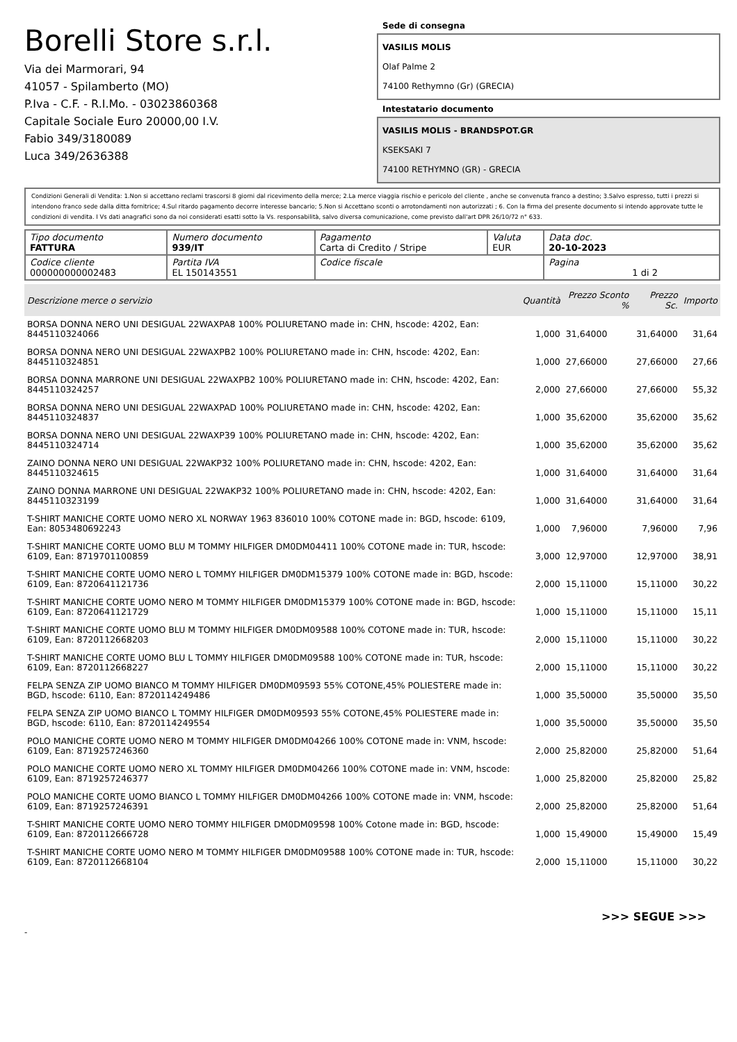Borelli Store s.r.l.
Via dei Marmorari, 94
41057 - Spilamberto (MO)
P.Iva - C.F. - R.I.Mo. - 03023860368
Capitale Sociale Euro 20000,00 I.V.
Fabio 349/3180089
Luca 349/2636388
Sede di consegna
VASILIS MOLIS
Olaf Palme 2
74100 Rethymno (Gr) (GRECIA)
Intestatario documento
VASILIS MOLIS - BRANDSPOT.GR
KSEKSAKI 7
74100 RETHYMNO (GR) - GRECIA
Condizioni Generali di Vendita: 1.Non si accettano reclami trascorsi 8 giorni dal ricevimento della merce; 2.La merce viaggia rischio e pericolo del cliente , anche se convenuta franco a destino; 3.Salvo espresso, tutti i prezzi si intendono franco sede dalla ditta fornitrice; 4.Sul ritardo pagamento decorre interesse bancario; 5.Non si Accettano sconti o arrotondamenti non autorizzati ; 6. Con la firma del presente documento si intendo approvate tutte le condizioni di vendita. I Vs dati anagrafici sono da noi considerati esatti sotto la Vs. responsabilità, salvo diversa comunicazione, come previsto dall'art DPR 26/10/72 n° 633.
| Tipo documento FATTURA | Numero documento 939/IT | Pagamento Carta di Credito / Stripe | Valuta EUR | Data doc. 20-10-2023 |
| Codice cliente 000000000002483 | Partita IVA EL 150143551 | Codice fiscale | | Pagina 1 di 2 |
| Descrizione merce o servizio | Quantità | Prezzo Sconto % | Prezzo Sc. | Importo |
| --- | --- | --- | --- | --- |
| BORSA DONNA NERO UNI DESIGUAL 22WAXPA8 100% POLIURETANO made in: CHN, hscode: 4202, Ean: 8445110324066 | 1,000 | 31,64000 | 31,64000 | 31,64 |
| BORSA DONNA NERO UNI DESIGUAL 22WAXPB2 100% POLIURETANO made in: CHN, hscode: 4202, Ean: 8445110324851 | 1,000 | 27,66000 | 27,66000 | 27,66 |
| BORSA DONNA MARRONE UNI DESIGUAL 22WAXPB2 100% POLIURETANO made in: CHN, hscode: 4202, Ean: 8445110324257 | 2,000 | 27,66000 | 27,66000 | 55,32 |
| BORSA DONNA NERO UNI DESIGUAL 22WAXPAD 100% POLIURETANO made in: CHN, hscode: 4202, Ean: 8445110324837 | 1,000 | 35,62000 | 35,62000 | 35,62 |
| BORSA DONNA NERO UNI DESIGUAL 22WAXP39 100% POLIURETANO made in: CHN, hscode: 4202, Ean: 8445110324714 | 1,000 | 35,62000 | 35,62000 | 35,62 |
| ZAINO DONNA NERO UNI DESIGUAL 22WAKP32 100% POLIURETANO made in: CHN, hscode: 4202, Ean: 8445110324615 | 1,000 | 31,64000 | 31,64000 | 31,64 |
| ZAINO DONNA MARRONE UNI DESIGUAL 22WAKP32 100% POLIURETANO made in: CHN, hscode: 4202, Ean: 8445110323199 | 1,000 | 31,64000 | 31,64000 | 31,64 |
| T-SHIRT MANICHE CORTE UOMO NERO XL NORWAY 1963 836010 100% COTONE made in: BGD, hscode: 6109, Ean: 8053480692243 | 1,000 | 7,96000 | 7,96000 | 7,96 |
| T-SHIRT MANICHE CORTE UOMO BLU M TOMMY HILFIGER DM0DM04411 100% COTONE made in: TUR, hscode: 6109, Ean: 8719701100859 | 3,000 | 12,97000 | 12,97000 | 38,91 |
| T-SHIRT MANICHE CORTE UOMO NERO L TOMMY HILFIGER DM0DM15379 100% COTONE made in: BGD, hscode: 6109, Ean: 8720641121736 | 2,000 | 15,11000 | 15,11000 | 30,22 |
| T-SHIRT MANICHE CORTE UOMO NERO M TOMMY HILFIGER DM0DM15379 100% COTONE made in: BGD, hscode: 6109, Ean: 8720641121729 | 1,000 | 15,11000 | 15,11000 | 15,11 |
| T-SHIRT MANICHE CORTE UOMO BLU M TOMMY HILFIGER DM0DM09588 100% COTONE made in: TUR, hscode: 6109, Ean: 8720112668203 | 2,000 | 15,11000 | 15,11000 | 30,22 |
| T-SHIRT MANICHE CORTE UOMO BLU L TOMMY HILFIGER DM0DM09588 100% COTONE made in: TUR, hscode: 6109, Ean: 8720112668227 | 2,000 | 15,11000 | 15,11000 | 30,22 |
| FELPA SENZA ZIP UOMO BIANCO M TOMMY HILFIGER DM0DM09593 55% COTONE,45% POLIESTERE made in: BGD, hscode: 6110, Ean: 8720114249486 | 1,000 | 35,50000 | 35,50000 | 35,50 |
| FELPA SENZA ZIP UOMO BIANCO L TOMMY HILFIGER DM0DM09593 55% COTONE,45% POLIESTERE made in: BGD, hscode: 6110, Ean: 8720114249554 | 1,000 | 35,50000 | 35,50000 | 35,50 |
| POLO MANICHE CORTE UOMO NERO M TOMMY HILFIGER DM0DM04266 100% COTONE made in: VNM, hscode: 6109, Ean: 8719257246360 | 2,000 | 25,82000 | 25,82000 | 51,64 |
| POLO MANICHE CORTE UOMO NERO XL TOMMY HILFIGER DM0DM04266 100% COTONE made in: VNM, hscode: 6109, Ean: 8719257246377 | 1,000 | 25,82000 | 25,82000 | 25,82 |
| POLO MANICHE CORTE UOMO BIANCO L TOMMY HILFIGER DM0DM04266 100% COTONE made in: VNM, hscode: 6109, Ean: 8719257246391 | 2,000 | 25,82000 | 25,82000 | 51,64 |
| T-SHIRT MANICHE CORTE UOMO NERO TOMMY HILFIGER DM0DM09598 100% Cotone made in: BGD, hscode: 6109, Ean: 8720112666728 | 1,000 | 15,49000 | 15,49000 | 15,49 |
| T-SHIRT MANICHE CORTE UOMO NERO M TOMMY HILFIGER DM0DM09588 100% COTONE made in: TUR, hscode: 6109, Ean: 8720112668104 | 2,000 | 15,11000 | 15,11000 | 30,22 |
>>> SEGUE >>>
-